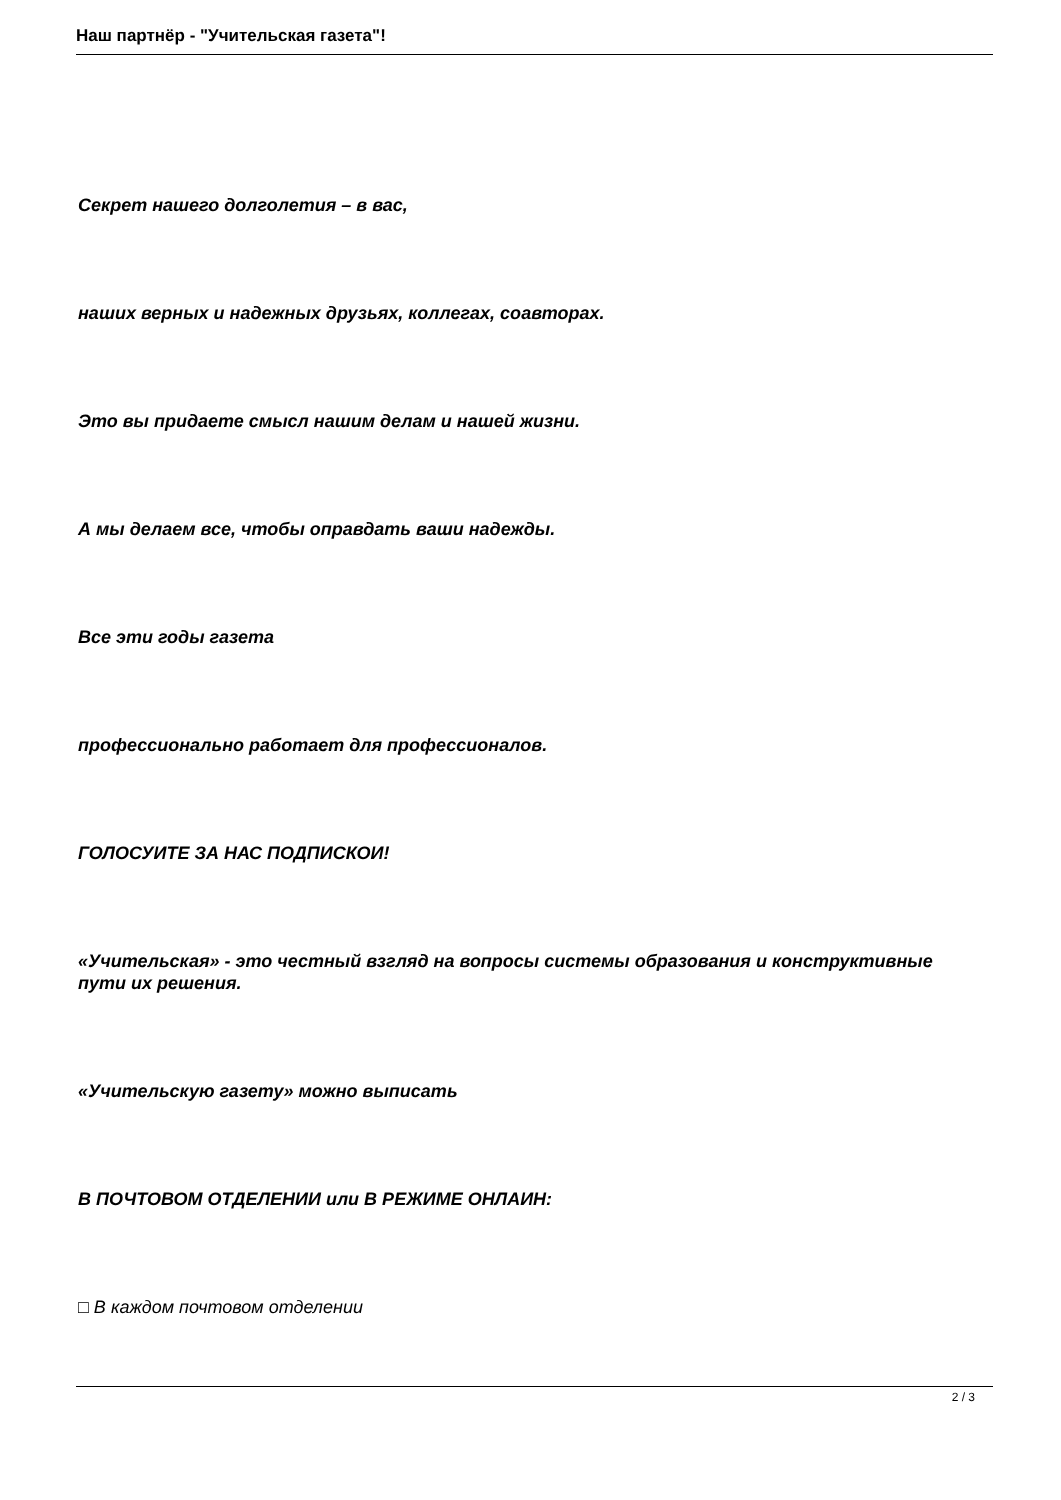Наш партнёр - "Учительская газета"!
Секрет нашего долголетия – в вас,
наших верных и надежных друзьях, коллегах, соавторах.
Это вы придаете смысл нашим делам и нашей жизни.
А мы делаем все, чтобы оправдать ваши надежды.
Все эти годы газета
профессионально работает для профессионалов.
ГОЛОСУИТЕ ЗА НАС ПОДПИСКОИ!
«Учительская» - это честный взгляд на вопросы системы образования и конструктивные пути их решения.
«Учительскую газету» можно выписать
В ПОЧТОВОМ ОТДЕЛЕНИИ или В РЕЖИМЕ ОНЛАИН:
□ В каждом почтовом отделении
2 / 3